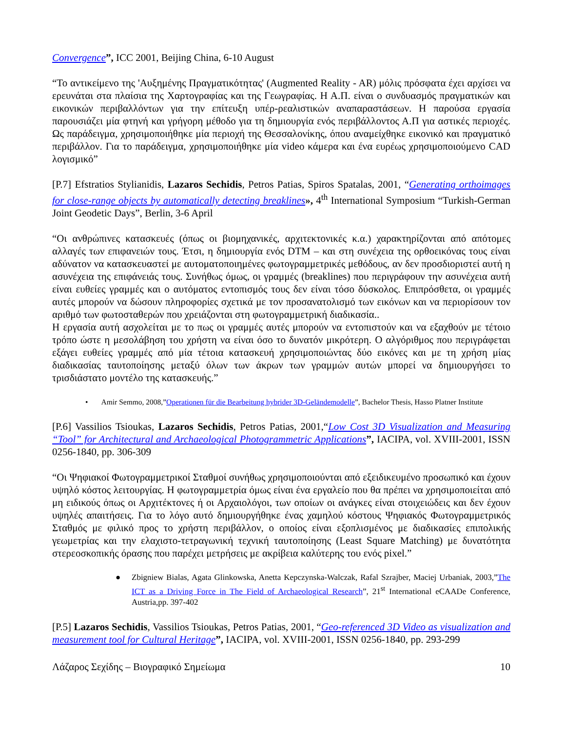Convergence”, ICC 2001, Beijing China, 6-10 August
“Το αντικείμενο της 'Αυξημένης Πραγματικότητας' (Augmented Reality - AR) μόλις πρόσφατα έχει αρχίσει να ερευνάται στα πλαίσια της Χαρτογραφίας και της Γεωγραφίας. Η Α.Π. είναι ο συνδυασμός πραγματικών και εικονικών περιβαλλόντων για την επίτευξη υπέρ-ρεαλιστικών αναπαραστάσεων. Η παρούσα εργασία παρουσιάζει μία φτηνή και γρήγορη μέθοδο για τη δημιουργία ενός περιβάλλοντος Α.Π για αστικές περιοχές. Ως παράδειγμα, χρησιμοποιήθηκε μία περιοχή της Θεσσαλονίκης, όπου αναμείχθηκε εικονικό και πραγματικό περιβάλλον. Για το παράδειγμα, χρησιμοποιήθηκε μία video κάμερα και ένα ευρέως χρησιμοποιούμενο CAD λογισμικό”
[P.7] Efstratios Stylianidis, Lazaros Sechidis, Petros Patias, Spiros Spatalas, 2001, “Generating orthoimages for close-range objects by automatically detecting breaklines», 4<sup>th</sup> International Symposium “Turkish-German Joint Geodetic Days”, Berlin, 3-6 April
“Οι ανθρώπινες κατασκευές (όπως οι βιομηχανικές, αρχιτεκτονικές κ.α.) χαρακτηρίζονται από απότομες αλλαγές των επιφανειών τους. Έτσι, η δημιουργία ενός DTM – και στη συνέχεια της ορθοεικόνας τους είναι αδύνατον να κατασκευαστεί με αυτοματοποιημένες φωτογραμμετρικές μεθόδους, αν δεν προσδιοριστεί αυτή η ασυνέχεια της επιφάνειάς τους. Συνήθως όμως, οι γραμμές (breaklines) που περιγράφουν την ασυνέχεια αυτή είναι ευθείες γραμμές και ο αυτόματος εντοπισμός τους δεν είναι τόσο δύσκολος. Επιπρόσθετα, οι γραμμές αυτές μπορούν να δώσουν πληροφορίες σχετικά με τον προσανατολισμό των εικόνων και να περιορίσουν τον αριθμό των φωτοσταθερών που χρειάζονται στη φωτογραμμετρική διαδικασία..
Η εργασία αυτή ασχολείται με το πως οι γραμμές αυτές μπορούν να εντοπιστούν και να εξαχθούν με τέτοιο τρόπο ώστε η μεσολάβηση του χρήστη να είναι όσο το δυνατόν μικρότερη. Ο αλγόριθμος που περιγράφεται εξάγει ευθείες γραμμές από μία τέτοια κατασκευή χρησιμοποιώντας δύο εικόνες και με τη χρήση μίας διαδικασίας ταυτοποίησης μεταξύ όλων των άκρων των γραμμών αυτών μπορεί να δημιουργήσει το τρισδιάστατο μοντέλο της κατασκευής.”
• Amir Semmo, 2008,”Operationen für die Bearbeitung hybrider 3D-Geländemodelle”, Bachelor Thesis, Hasso Platner Institute
[P.6] Vassilios Tsioukas, Lazaros Sechidis, Petros Patias, 2001,“Low Cost 3D Visualization and Measuring “Tool” for Architectural and Archaeological Photogrammetric Applications”, IACIPA, vol. XVIII-2001, ISSN 0256-1840, pp. 306-309
“Οι Ψηφιακοί Φωτογραμμετρικοί Σταθμοί συνήθως χρησιμοποιούνται από εξειδικευμένο προσωπικό και έχουν υψηλό κόστος λειτουργίας. Η φωτογραμμετρία όμως είναι ένα εργαλείο που θα πρέπει να χρησιμοποιείται από μη ειδικούς όπως οι Αρχιτέκτονες ή οι Αρχαιολόγοι, των οποίων οι ανάγκες είναι στοιχειώδεις και δεν έχουν υψηλές απαιτήσεις. Για το λόγο αυτό δημιουργήθηκε ένας χαμηλού κόστους Ψηφιακός Φωτογραμμετρικός Σταθμός με φιλικό προς το χρήστη περιβάλλον, ο οποίος είναι εξοπλισμένος με διαδικασίες επιπολικής γεωμετρίας και την ελαχιστο-τετραγωνική τεχνική ταυτοποίησης (Least Square Matching) με δυνατότητα στερεοσκοπικής όρασης που παρέχει μετρήσεις με ακρίβεια καλύτερης του ενός pixel.”
● Zbigniew Bialas, Agata Glinkowska, Anetta Kepczynska-Walczak, Rafal Szrajber, Maciej Urbaniak, 2003,”The ICT as a Driving Force in The Field of Archaeological Research”, 21<sup>st</sup> International eCAADe Conference, Austria,pp. 397-402
[P.5] Lazaros Sechidis, Vassilios Tsioukas, Petros Patias, 2001, “Geo-referenced 3D Video as visualization and measurement tool for Cultural Heritage”, IACIPA, vol. XVIII-2001, ISSN 0256-1840, pp. 293-299
Λάζαρος Σεχίδης – Βιογραφικό Σημείωμα 10